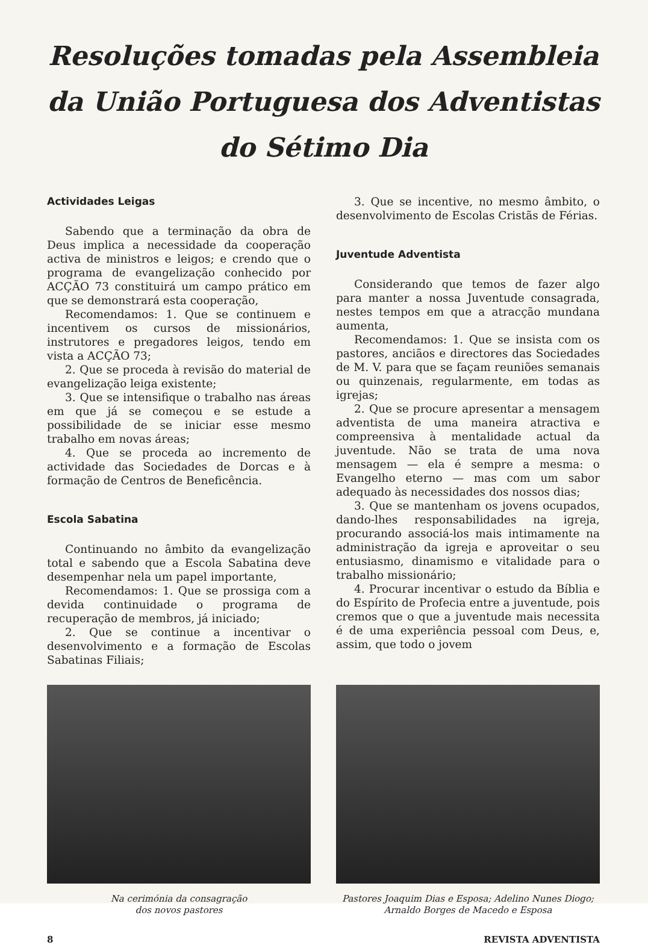Resoluções tomadas pela Assembleia da União Portuguesa dos Adventistas do Sétimo Dia
Actividades Leigas
Sabendo que a terminação da obra de Deus implica a necessidade da cooperação activa de ministros e leigos; e crendo que o programa de evangelização conhecido por ACÇÃO 73 constituirá um campo prático em que se demonstrará esta cooperação,
Recomendamos: 1. Que se continuem e incentivem os cursos de missionários, instrutores e pregadores leigos, tendo em vista a ACÇÃO 73;
2. Que se proceda à revisão do material de evangelização leiga existente;
3. Que se intensifique o trabalho nas áreas em que já se começou e se estude a possibilidade de se iniciar esse mesmo trabalho em novas áreas;
4. Que se proceda ao incremento de actividade das Sociedades de Dorcas e à formação de Centros de Beneficência.
Escola Sabatina
Continuando no âmbito da evangelização total e sabendo que a Escola Sabatina deve desempenhar nela um papel importante,
Recomendamos: 1. Que se prossiga com a devida continuidade o programa de recuperação de membros, já iniciado;
2. Que se continue a incentivar o desenvolvimento e a formação de Escolas Sabatinas Filiais;
3. Que se incentive, no mesmo âmbito, o desenvolvimento de Escolas Cristãs de Férias.
Juventude Adventista
Considerando que temos de fazer algo para manter a nossa Juventude consagrada, nestes tempos em que a atracção mundana aumenta,
Recomendamos: 1. Que se insista com os pastores, anciãos e directores das Sociedades de M. V. para que se façam reuniões semanais ou quinzenais, regularmente, em todas as igrejas;
2. Que se procure apresentar a mensagem adventista de uma maneira atractiva e compreensiva à mentalidade actual da juventude. Não se trata de uma nova mensagem — ela é sempre a mesma: o Evangelho eterno — mas com um sabor adequado às necessidades dos nossos dias;
3. Que se mantenham os jovens ocupados, dando-lhes responsabilidades na igreja, procurando associá-los mais intimamente na administração da igreja e aproveitar o seu entusiasmo, dinamismo e vitalidade para o trabalho missionário;
4. Procurar incentivar o estudo da Bíblia e do Espírito de Profecia entre a juventude, pois cremos que o que a juventude mais necessita é de uma experiência pessoal com Deus, e, assim, que todo o jovem
Na cerimónia da consagração
dos novos pastores
Pastores Joaquim Dias e Esposa; Adelino Nunes Diogo; Arnaldo Borges de Macedo e Esposa
8 REVISTA ADVENTISTA